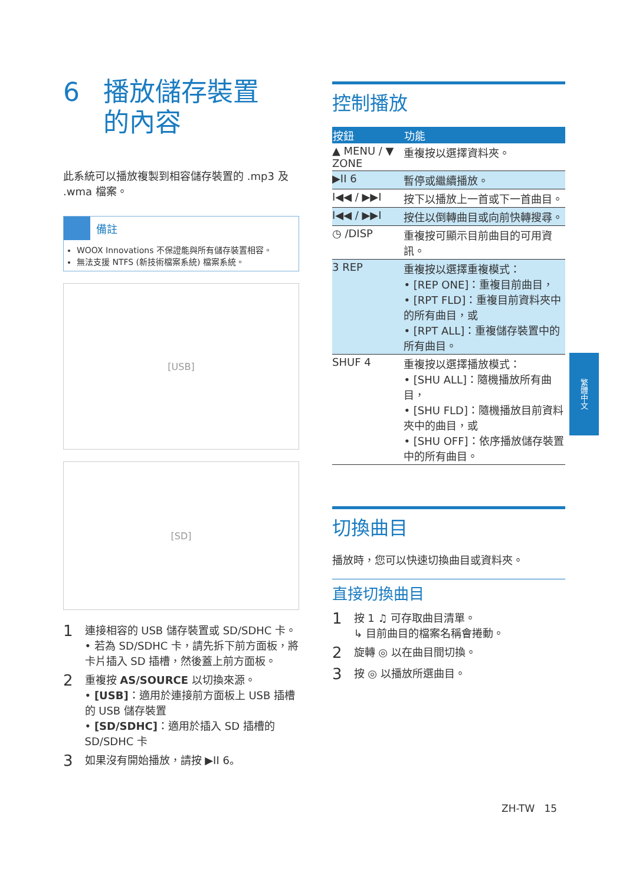6 播放儲存裝置
的內容
此系統可以播放複製到相容儲存裝置的 .mp3 及 .wma 檔案。
備註
WOOX Innovations 不保證能與所有儲存裝置相容。
無法支援 NTFS (新技術檔案系統) 檔案系統。
[USB]
[SD]
1
連接相容的 USB 儲存裝置或 SD/SDHC 卡。
• 若為 SD/SDHC 卡，請先拆下前方面板，將卡片插入 SD 插槽，然後蓋上前方面板。
2
重複按 AS/SOURCE 以切換來源。
• [USB]：適用於連接前方面板上 USB 插槽的 USB 儲存裝置
• [SD/SDHC]：適用於插入 SD 插槽的 SD/SDHC 卡
3
如果沒有開始播放，請按 ▶II 6。
控制播放
| 按鈕 | 功能 |
| --- | --- |
| ▲ MENU / ▼ ZONE | 重複按以選擇資料夾。 |
| ▶II 6 | 暫停或繼續播放。 |
| I◀◀ / ▶▶I | 按下以播放上一首或下一首曲目。 |
| I◀◀ / ▶▶I | 按住以倒轉曲目或向前快轉搜尋。 |
| ◷ /DISP | 重複按可顯示目前曲目的可用資訊。 |
| 3 REP | 重複按以選擇重複模式： • [REP ONE]：重複目前曲目， • [RPT FLD]：重複目前資料夾中的所有曲目，或 • [RPT ALL]：重複儲存裝置中的所有曲目。 |
| SHUF 4 | 重複按以選擇播放模式： • [SHU ALL]：隨機播放所有曲目， • [SHU FLD]：隨機播放目前資料夾中的曲目，或 • [SHU OFF]：依序播放儲存裝置中的所有曲目。 |
切換曲目
播放時，您可以快速切換曲目或資料夾。
直接切換曲目
1
按 1 ♫ 可存取曲目清單。
↳ 目前曲目的檔案名稱會捲動。
2
旋轉 ◎ 以在曲目間切換。
3
按 ◎ 以播放所選曲目。
繁體中文
ZH-TW 15